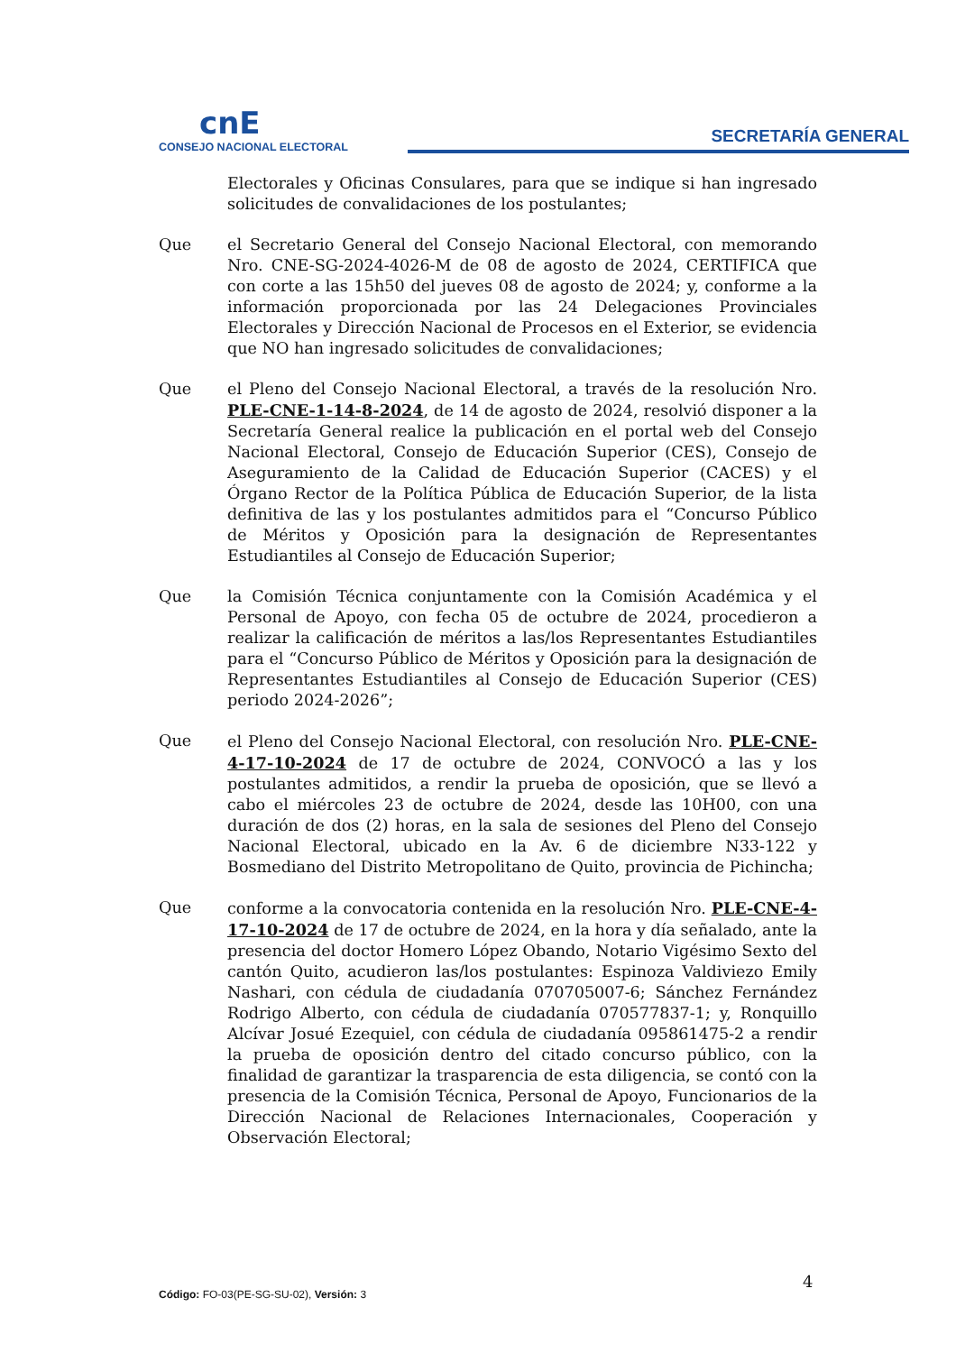cnE
CONSEJO NACIONAL ELECTORAL
SECRETARÍA GENERAL
Electorales y Oficinas Consulares, para que se indique si han ingresado solicitudes de convalidaciones de los postulantes;
Que el Secretario General del Consejo Nacional Electoral, con memorando Nro. CNE-SG-2024-4026-M de 08 de agosto de 2024, CERTIFICA que con corte a las 15h50 del jueves 08 de agosto de 2024; y, conforme a la información proporcionada por las 24 Delegaciones Provinciales Electorales y Dirección Nacional de Procesos en el Exterior, se evidencia que NO han ingresado solicitudes de convalidaciones;
Que el Pleno del Consejo Nacional Electoral, a través de la resolución Nro. PLE-CNE-1-14-8-2024, de 14 de agosto de 2024, resolvió disponer a la Secretaría General realice la publicación en el portal web del Consejo Nacional Electoral, Consejo de Educación Superior (CES), Consejo de Aseguramiento de la Calidad de Educación Superior (CACES) y el Órgano Rector de la Política Pública de Educación Superior, de la lista definitiva de las y los postulantes admitidos para el “Concurso Público de Méritos y Oposición para la designación de Representantes Estudiantiles al Consejo de Educación Superior;
Que la Comisión Técnica conjuntamente con la Comisión Académica y el Personal de Apoyo, con fecha 05 de octubre de 2024, procedieron a realizar la calificación de méritos a las/los Representantes Estudiantiles para el “Concurso Público de Méritos y Oposición para la designación de Representantes Estudiantiles al Consejo de Educación Superior (CES) periodo 2024-2026”;
Que el Pleno del Consejo Nacional Electoral, con resolución Nro. PLE-CNE-4-17-10-2024 de 17 de octubre de 2024, CONVOCÓ a las y los postulantes admitidos, a rendir la prueba de oposición, que se llevó a cabo el miércoles 23 de octubre de 2024, desde las 10H00, con una duración de dos (2) horas, en la sala de sesiones del Pleno del Consejo Nacional Electoral, ubicado en la Av. 6 de diciembre N33-122 y Bosmediano del Distrito Metropolitano de Quito, provincia de Pichincha;
Que conforme a la convocatoria contenida en la resolución Nro. PLE-CNE-4-17-10-2024 de 17 de octubre de 2024, en la hora y día señalado, ante la presencia del doctor Homero López Obando, Notario Vigésimo Sexto del cantón Quito, acudieron las/los postulantes: Espinoza Valdiviezo Emily Nashari, con cédula de ciudadanía 070705007-6; Sánchez Fernández Rodrigo Alberto, con cédula de ciudadanía 070577837-1; y, Ronquillo Alcívar Josué Ezequiel, con cédula de ciudadanía 095861475-2 a rendir la prueba de oposición dentro del citado concurso público, con la finalidad de garantizar la trasparencia de esta diligencia, se contó con la presencia de la Comisión Técnica, Personal de Apoyo, Funcionarios de la Dirección Nacional de Relaciones Internacionales, Cooperación y Observación Electoral;
4
Código: FO-03(PE-SG-SU-02), Versión: 3